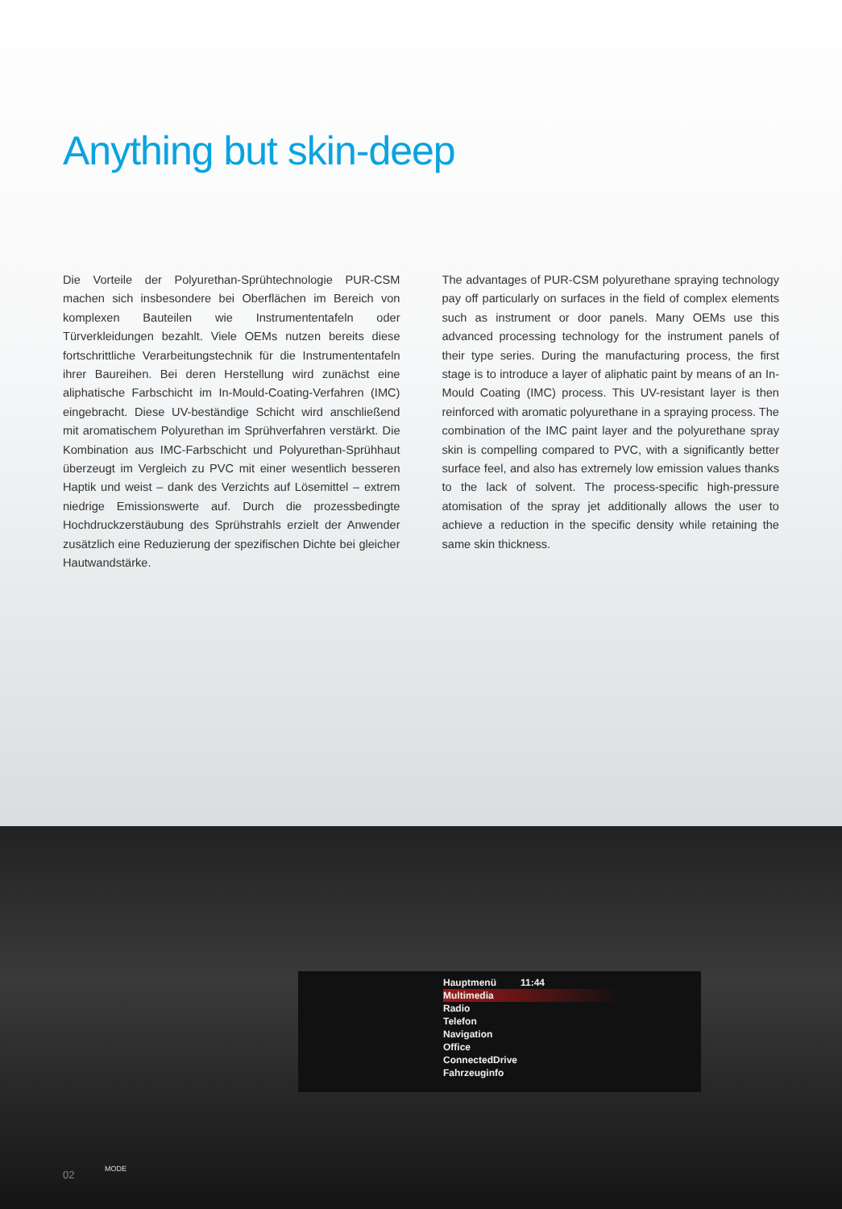Anything but skin-deep
Die Vorteile der Polyurethan-Sprühtechnologie PUR-CSM machen sich insbesondere bei Oberflächen im Bereich von komplexen Bauteilen wie Instrumententafeln oder Türverkleidungen bezahlt. Viele OEMs nutzen bereits diese fortschrittliche Verarbeitungstechnik für die Instrumententafeln ihrer Baureihen. Bei deren Herstellung wird zunächst eine aliphatische Farbschicht im In-Mould-Coating-Verfahren (IMC) eingebracht. Diese UV-beständige Schicht wird anschließend mit aromatischem Polyurethan im Sprühverfahren verstärkt. Die Kombination aus IMC-Farbschicht und Polyurethan-Sprühhaut überzeugt im Vergleich zu PVC mit einer wesentlich besseren Haptik und weist – dank des Verzichts auf Lösemittel – extrem niedrige Emissionswerte auf. Durch die prozessbedingte Hochdruckzerstäubung des Sprühstrahls erzielt der Anwender zusätzlich eine Reduzierung der spezifischen Dichte bei gleicher Hautwandstärke.
The advantages of PUR-CSM polyurethane spraying technology pay off particularly on surfaces in the field of complex elements such as instrument or door panels. Many OEMs use this advanced processing technology for the instrument panels of their type series. During the manufacturing process, the first stage is to introduce a layer of aliphatic paint by means of an In-Mould Coating (IMC) process. This UV-resistant layer is then reinforced with aromatic polyurethane in a spraying process. The combination of the IMC paint layer and the polyurethane spray skin is compelling compared to PVC, with a significantly better surface feel, and also has extremely low emission values thanks to the lack of solvent. The process-specific high-pressure atomisation of the spray jet additionally allows the user to achieve a reduction in the specific density while retaining the same skin thickness.
Hauptmenü 11:44
Multimedia
Radio
Telefon
Navigation
Office
ConnectedDrive
Fahrzeuginfo
MODE
02